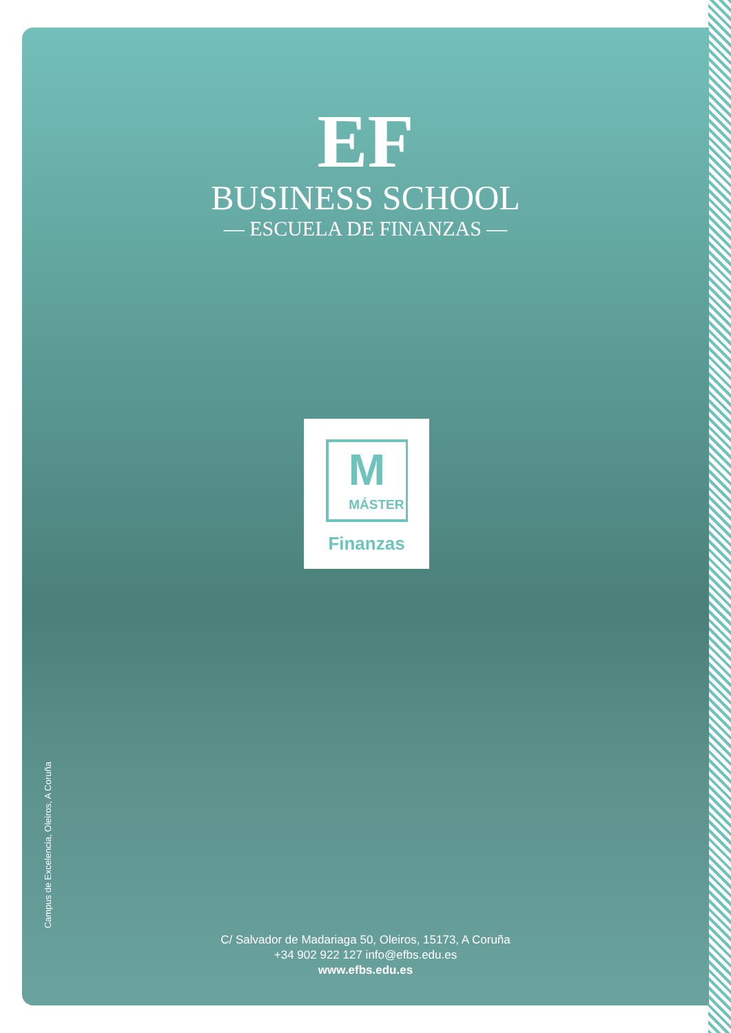EF
BUSINESS SCHOOL
— ESCUELA DE FINANZAS —
M
MÁSTER
Finanzas
Campus de Excelencia, Oleiros, A Coruña
C/ Salvador de Madariaga 50, Oleiros, 15173, A Coruña
+34 902 922 127 info@efbs.edu.es
www.efbs.edu.es